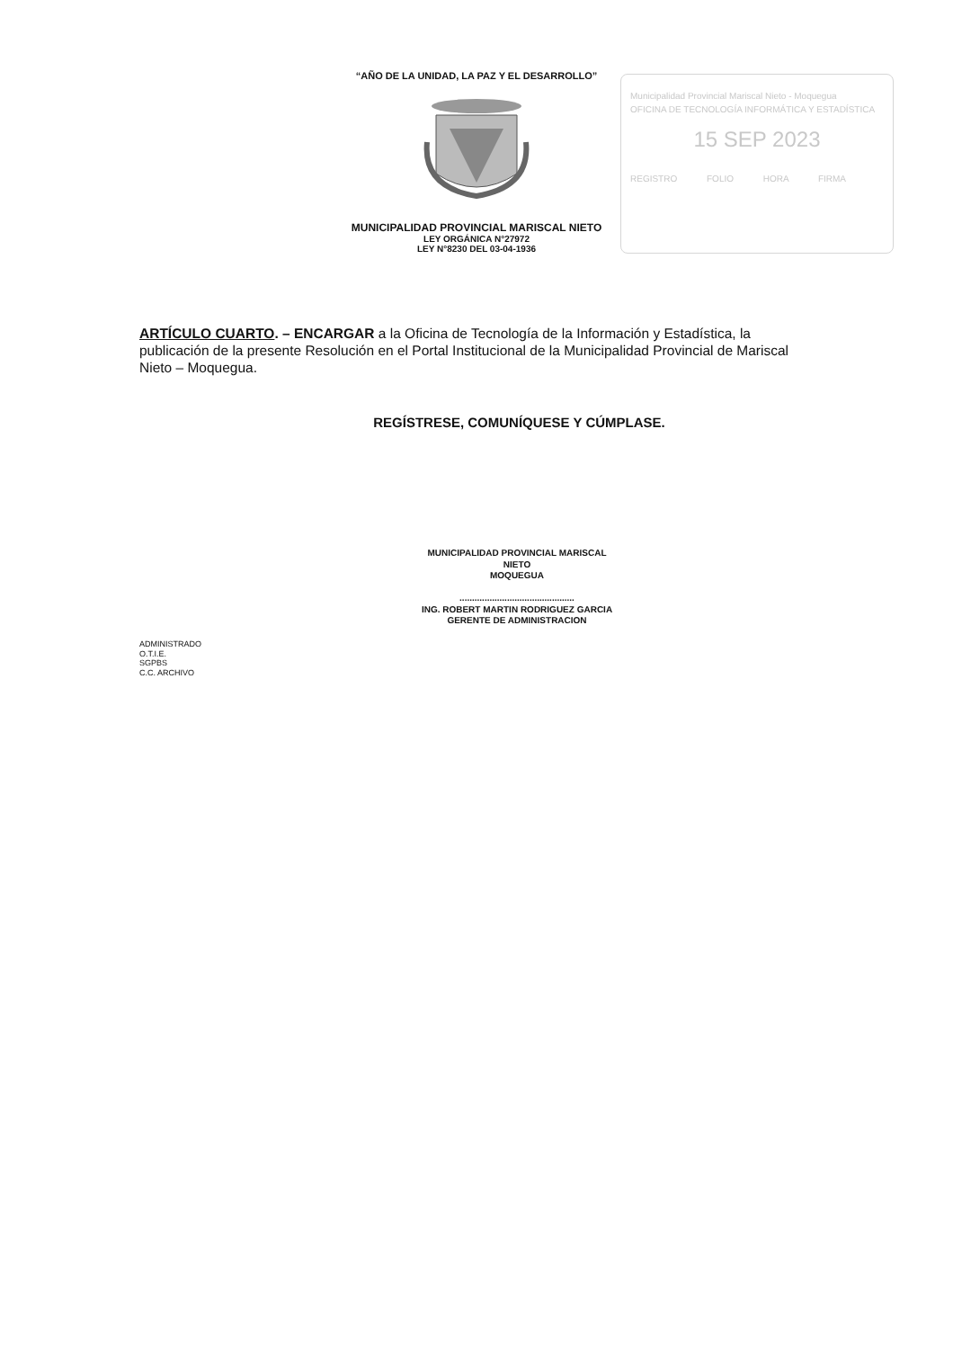“AÑO DE LA UNIDAD, LA PAZ Y EL DESARROLLO”
MUNICIPALIDAD PROVINCIAL MARISCAL NIETO
LEY ORGÁNICA N°27972
LEY N°8230 DEL 03-04-1936
Municipalidad Provincial Mariscal Nieto - Moquegua
OFICINA DE TECNOLOGÍA INFORMÁTICA Y ESTADÍSTICA
15 SEP 2023
REGISTRO FOLIO HORA FIRMA
ARTÍCULO CUARTO. – ENCARGAR a la Oficina de Tecnología de la Información y Estadística, la publicación de la presente Resolución en el Portal Institucional de la Municipalidad Provincial de Mariscal Nieto – Moquegua.
REGÍSTRESE, COMUNÍQUESE Y CÚMPLASE.
MUNICIPALIDAD PROVINCIAL MARISCAL NIETO
MOQUEGUA
..............................................
ING. ROBERT MARTIN RODRIGUEZ GARCIA
GERENTE DE ADMINISTRACION
ADMINISTRADO
O.T.I.E.
SGPBS
C.C. ARCHIVO